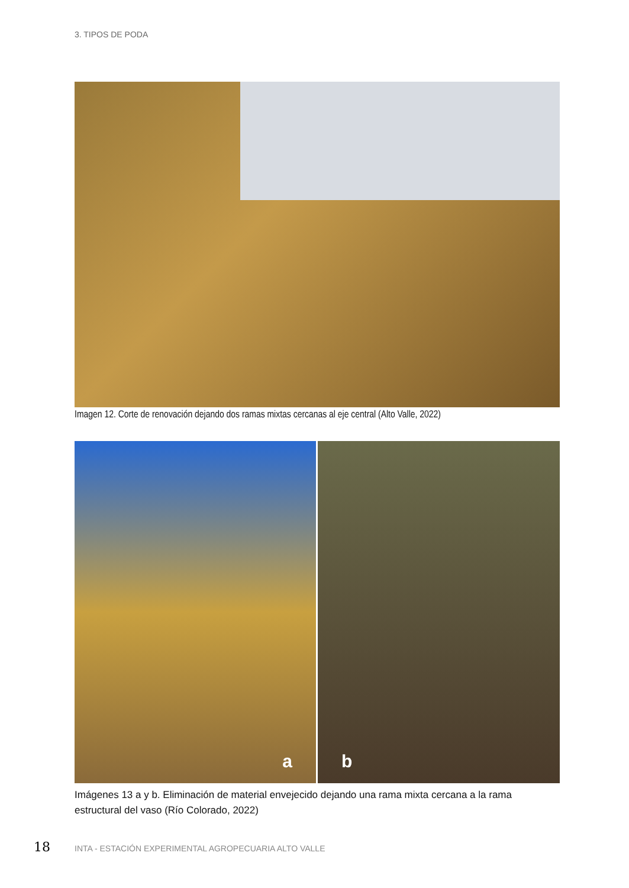3. TIPOS DE PODA
Imagen 12. Corte de renovación dejando dos ramas mixtas cercanas al eje central (Alto Valle, 2022)
a b
Imágenes 13 a y b. Eliminación de material envejecido dejando una rama mixta cercana a la rama estructural del vaso (Río Colorado, 2022)
18
INTA - ESTACIÓN EXPERIMENTAL AGROPECUARIA ALTO VALLE